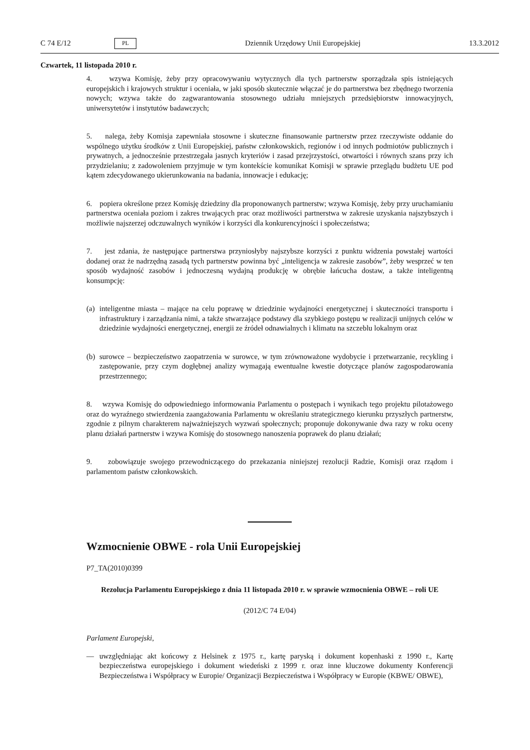C 74 E/12 PL Dziennik Urzędowy Unii Europejskiej 13.3.2012
Czwartek, 11 listopada 2010 r.
4. wzywa Komisję, żeby przy opracowywaniu wytycznych dla tych partnerstw sporządzała spis istniejących europejskich i krajowych struktur i oceniała, w jaki sposób skutecznie włączać je do partnerstwa bez zbędnego tworzenia nowych; wzywa także do zagwarantowania stosownego udziału mniejszych przedsiębiorstw innowacyjnych, uniwersytetów i instytutów badawczych;
5. nalega, żeby Komisja zapewniała stosowne i skuteczne finansowanie partnerstw przez rzeczywiste oddanie do wspólnego użytku środków z Unii Europejskiej, państw członkowskich, regionów i od innych podmiotów publicznych i prywatnych, a jednocześnie przestrzegała jasnych kryteriów i zasad przejrzystości, otwartości i równych szans przy ich przydzielaniu; z zadowoleniem przyjmuje w tym kontekście komunikat Komisji w sprawie przeglądu budżetu UE pod kątem zdecydowanego ukierunkowania na badania, innowacje i edukację;
6. popiera określone przez Komisję dziedziny dla proponowanych partnerstw; wzywa Komisję, żeby przy uruchamianiu partnerstwa oceniała poziom i zakres trwających prac oraz możliwości partnerstwa w zakresie uzyskania najszybszych i możliwie najszerzej odczuwalnych wyników i korzyści dla konkurencyjności i społeczeństwa;
7. jest zdania, że następujące partnerstwa przyniosłyby najszybsze korzyści z punktu widzenia powstałej wartości dodanej oraz że nadrzędną zasadą tych partnerstw powinna być „inteligencja w zakresie zasobów”, żeby wesprzeć w ten sposób wydajność zasobów i jednoczesną wydajną produkcję w obrębie łańcucha dostaw, a także inteligentną konsumpcję:
(a) inteligentne miasta – mające na celu poprawę w dziedzinie wydajności energetycznej i skuteczności transportu i infrastruktury i zarządzania nimi, a także stwarzające podstawy dla szybkiego postępu w realizacji unijnych celów w dziedzinie wydajności energetycznej, energii ze źródeł odnawialnych i klimatu na szczeblu lokalnym oraz
(b) surowce – bezpieczeństwo zaopatrzenia w surowce, w tym zrównoważone wydobycie i przetwarzanie, recykling i zastępowanie, przy czym dogłębnej analizy wymagają ewentualne kwestie dotyczące planów zagospodarowania przestrzennego;
8. wzywa Komisję do odpowiedniego informowania Parlamentu o postępach i wynikach tego projektu pilotażowego oraz do wyraźnego stwierdzenia zaangażowania Parlamentu w określaniu strategicznego kierunku przyszłych partnerstw, zgodnie z pilnym charakterem najważniejszych wyzwań społecznych; proponuje dokonywanie dwa razy w roku oceny planu działań partnerstw i wzywa Komisję do stosownego nanoszenia poprawek do planu działań;
9. zobowiązuje swojego przewodniczącego do przekazania niniejszej rezolucji Radzie, Komisji oraz rządom i parlamentom państw członkowskich.
Wzmocnienie OBWE - rola Unii Europejskiej
P7_TA(2010)0399
Rezolucja Parlamentu Europejskiego z dnia 11 listopada 2010 r. w sprawie wzmocnienia OBWE – roli UE
(2012/C 74 E/04)
Parlament Europejski,
— uwzględniając akt końcowy z Helsinek z 1975 r., kartę paryską i dokument kopenhaski z 1990 r., Kartę bezpieczeństwa europejskiego i dokument wiedeński z 1999 r. oraz inne kluczowe dokumenty Konferencji Bezpieczeństwa i Współpracy w Europie/ Organizacji Bezpieczeństwa i Współpracy w Europie (KBWE/ OBWE),